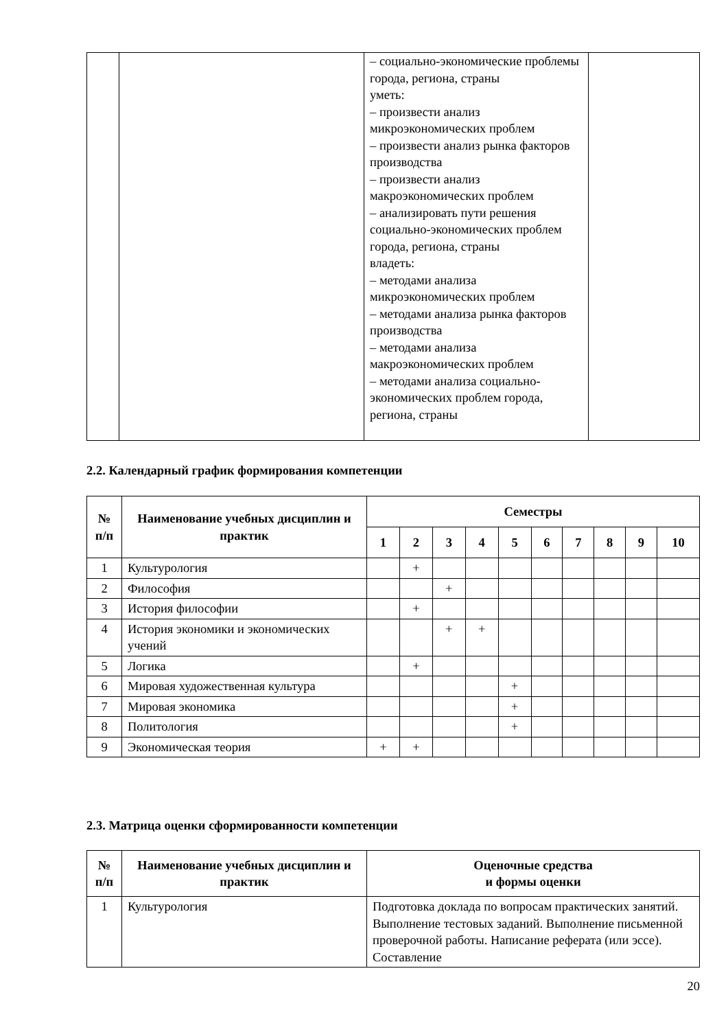| | | – социально-экономические проблемы города, региона, страны уметь: – произвести анализ микроэкономических проблем – произвести анализ рынка факторов производства – произвести анализ макроэкономических проблем – анализировать пути решения социально-экономических проблем города, региона, страны владеть: – методами анализа микроэкономических проблем – методами анализа рынка факторов производства – методами анализа макроэкономических проблем – методами анализа социально-экономических проблем города, региона, страны | |
2.2. Календарный график формирования компетенции
| № п/п | Наименование учебных дисциплин и практик | Семестры | | | | | | | | | |
| --- | --- | --- | --- | --- | --- | --- | --- | --- | --- | --- | --- |
| | | 1 | 2 | 3 | 4 | 5 | 6 | 7 | 8 | 9 | 10 |
| 1 | Культурология | | + | | | | | | | | |
| 2 | Философия | | | + | | | | | | | |
| 3 | История философии | | + | | | | | | | | |
| 4 | История экономики и экономических учений | | | + | + | | | | | | |
| 5 | Логика | | + | | | | | | | | |
| 6 | Мировая художественная культура | | | | | + | | | | | |
| 7 | Мировая экономика | | | | | + | | | | | |
| 8 | Политология | | | | | + | | | | | |
| 9 | Экономическая теория | + | + | | | | | | | | |
2.3. Матрица оценки сформированности компетенции
| № п/п | Наименование учебных дисциплин и практик | Оценочные средства и формы оценки |
| --- | --- | --- |
| 1 | Культурология | Подготовка доклада по вопросам практических занятий. Выполнение тестовых заданий. Выполнение письменной проверочной работы. Написание реферата (или эссе). Составление |
20